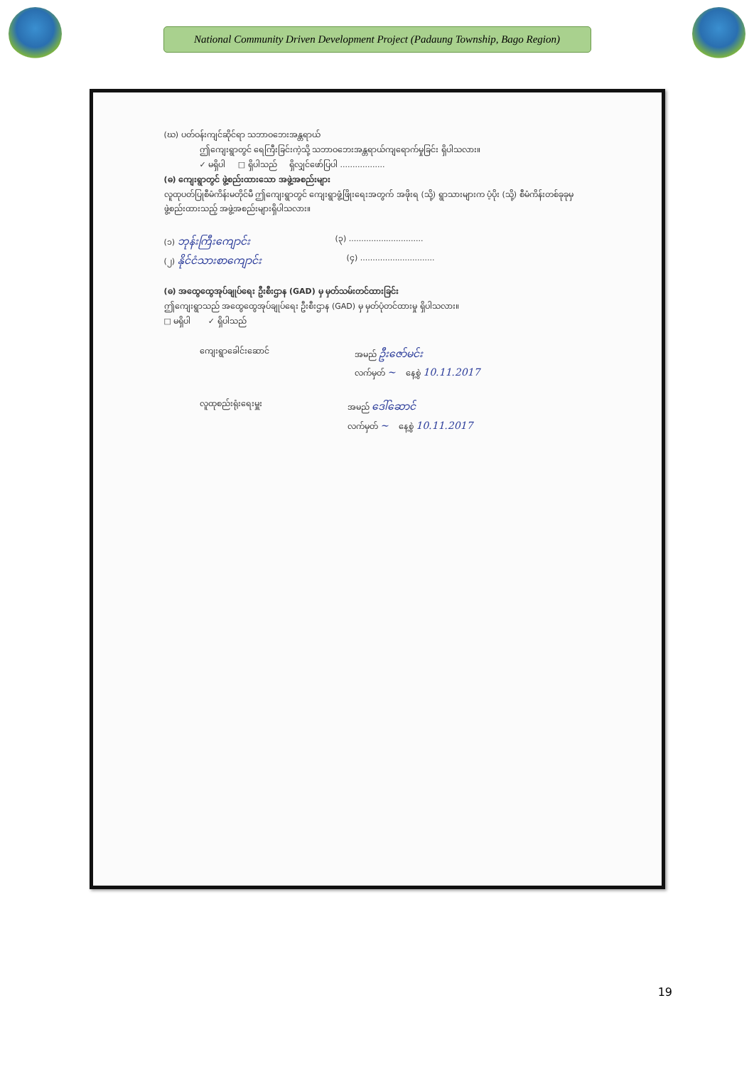National Community Driven Development Project (Padaung Township, Bago Region)
(ဃ) ပတ်ဝန်းကျင်ဆိုင်ရာ သဘာဝဘေးအန္တရာယ်
ဤကျေးရွာတွင် ရေကြီးခြင်းကဲ့သို့ သဘာဝဘေးအန္တရာယ်ကျရောက်မှုခြင်း ရှိပါသလား။
✓ မရှိပါ □ ရှိပါသည် ရှိလျှင်ဖော်ပြပါ ..................
(ဓ) ကျေးရွာတွင် ဖွဲ့စည်းထားသော အဖွဲ့အစည်းများ
လူထုပတ်ပြုစီမံကိန်းမတိုင်မီ ဤကျေးရွာတွင် ကျေးရွာဖွံ့ဖြိုးရေးအတွက် အဖိုးရ (သို့) ရွာသားများက ပံ့ပိုး (သို့) စီမံကိန်းတစ်ခုခုမှ ဖွဲ့စည်းထားသည့် အဖွဲ့အစည်းများရှိပါသလား။
(၁) ဘုန်းကြီးကျောင်း
(၃) ..............................
(၂) နိုင်ငံသားစာကျောင်း
(၄) ..............................
(ဓ) အထွေထွေအုပ်ချုပ်ရေး ဦးစီးဌာန (GAD) မှ မှတ်သမ်းတင်ထားခြင်း
ဤကျေးရွာသည် အထွေထွေအုပ်ချုပ်ရေး ဦးစီးဌာန (GAD) မှ မှတ်ပုံတင်ထားမှု ရှိပါသလား။
□ မရှိပါ ✓ ရှိပါသည်
ကျေးရွာခေါင်းဆောင် အမည် ဦးဇော်မင်း
လက်မှတ် ~ နေ့စွဲ 10.11.2017
လူထုစည်းရုံးရေးမှူး အမည် ဒေါ်ဆောင်
လက်မှတ် ~ နေ့စွဲ 10.11.2017
19